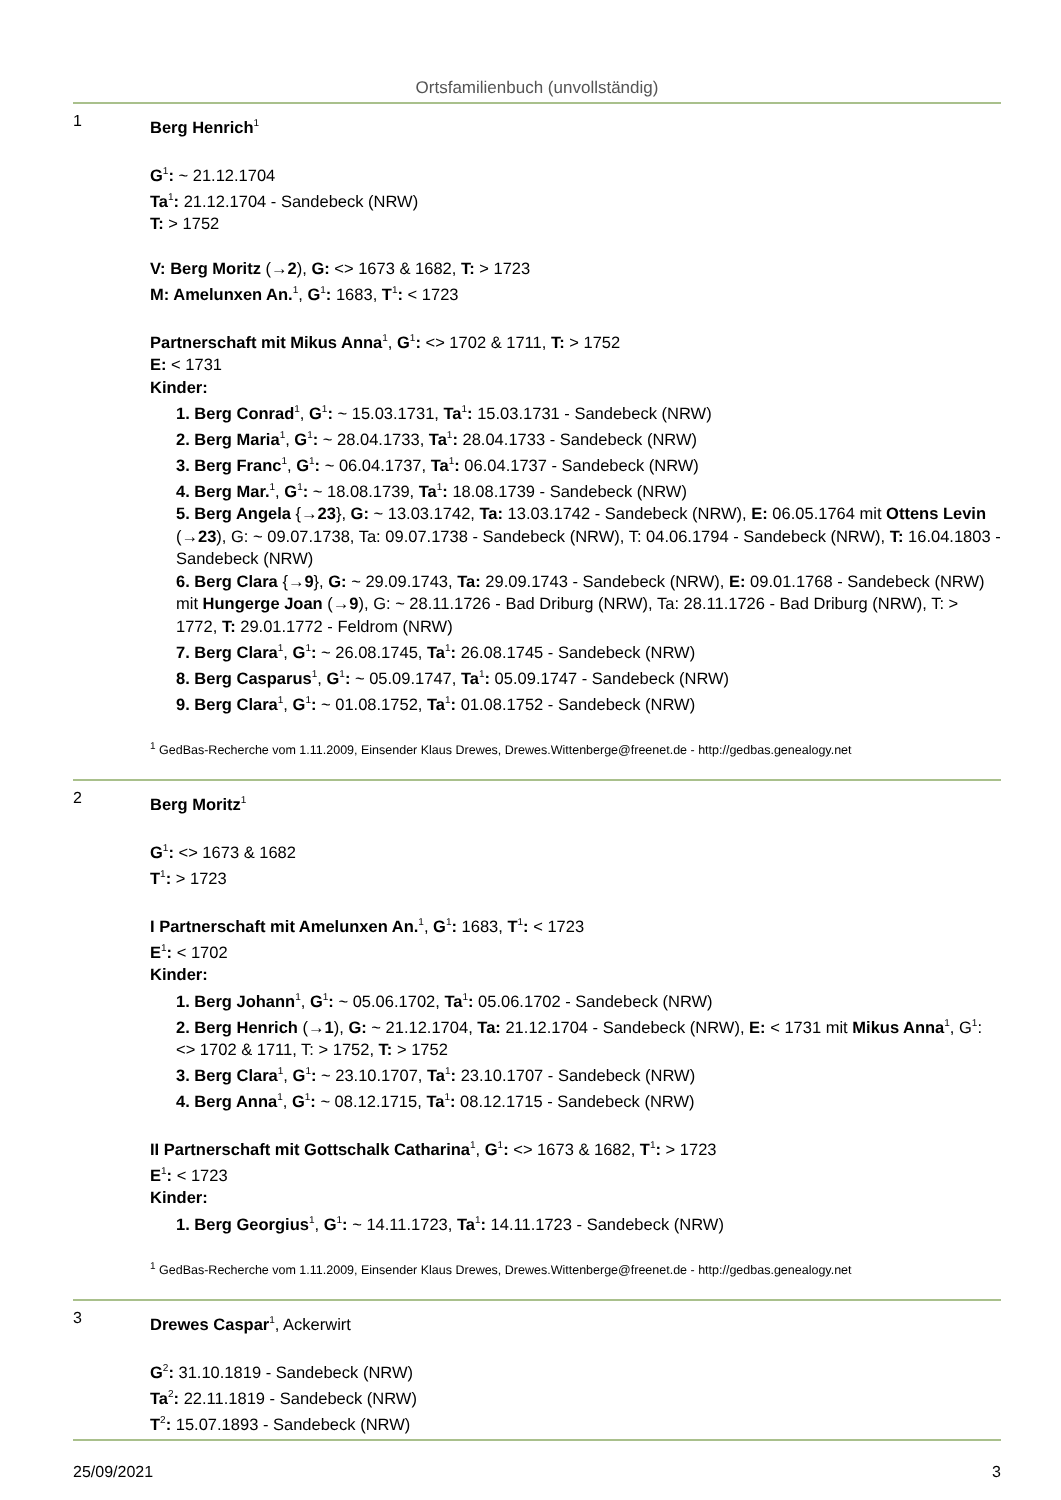Ortsfamilienbuch (unvollständig)
1
Berg Henrich<sup>1</sup>
G<sup>1</sup>: ~ 21.12.1704
Ta<sup>1</sup>: 21.12.1704 - Sandebeck (NRW)
T: > 1752
V: Berg Moritz (→2), G: <> 1673 & 1682, T: > 1723
M: Amelunxen An.<sup>1</sup>, G<sup>1</sup>: 1683, T<sup>1</sup>: < 1723
Partnerschaft mit Mikus Anna<sup>1</sup>, G<sup>1</sup>: <> 1702 & 1711, T: > 1752
E: < 1731
Kinder:
1. Berg Conrad<sup>1</sup>, G<sup>1</sup>: ~ 15.03.1731, Ta<sup>1</sup>: 15.03.1731 - Sandebeck (NRW)
2. Berg Maria<sup>1</sup>, G<sup>1</sup>: ~ 28.04.1733, Ta<sup>1</sup>: 28.04.1733 - Sandebeck (NRW)
3. Berg Franc<sup>1</sup>, G<sup>1</sup>: ~ 06.04.1737, Ta<sup>1</sup>: 06.04.1737 - Sandebeck (NRW)
4. Berg Mar.<sup>1</sup>, G<sup>1</sup>: ~ 18.08.1739, Ta<sup>1</sup>: 18.08.1739 - Sandebeck (NRW)
5. Berg Angela {→23}, G: ~ 13.03.1742, Ta: 13.03.1742 - Sandebeck (NRW), E: 06.05.1764 mit Ottens Levin (→23), G: ~ 09.07.1738, Ta: 09.07.1738 - Sandebeck (NRW), T: 04.06.1794 - Sandebeck (NRW), T: 16.04.1803 - Sandebeck (NRW)
6. Berg Clara {→9}, G: ~ 29.09.1743, Ta: 29.09.1743 - Sandebeck (NRW), E: 09.01.1768 - Sandebeck (NRW) mit Hungerge Joan (→9), G: ~ 28.11.1726 - Bad Driburg (NRW), Ta: 28.11.1726 - Bad Driburg (NRW), T: > 1772, T: 29.01.1772 - Feldrom (NRW)
7. Berg Clara<sup>1</sup>, G<sup>1</sup>: ~ 26.08.1745, Ta<sup>1</sup>: 26.08.1745 - Sandebeck (NRW)
8. Berg Casparus<sup>1</sup>, G<sup>1</sup>: ~ 05.09.1747, Ta<sup>1</sup>: 05.09.1747 - Sandebeck (NRW)
9. Berg Clara<sup>1</sup>, G<sup>1</sup>: ~ 01.08.1752, Ta<sup>1</sup>: 01.08.1752 - Sandebeck (NRW)
<sup>1</sup> GedBas-Recherche vom 1.11.2009, Einsender Klaus Drewes, Drewes.Wittenberge@freenet.de - http://gedbas.genealogy.net
2
Berg Moritz<sup>1</sup>
G<sup>1</sup>: <> 1673 & 1682
T<sup>1</sup>: > 1723
I Partnerschaft mit Amelunxen An.<sup>1</sup>, G<sup>1</sup>: 1683, T<sup>1</sup>: < 1723
E<sup>1</sup>: < 1702
Kinder:
1. Berg Johann<sup>1</sup>, G<sup>1</sup>: ~ 05.06.1702, Ta<sup>1</sup>: 05.06.1702 - Sandebeck (NRW)
2. Berg Henrich (→1), G: ~ 21.12.1704, Ta: 21.12.1704 - Sandebeck (NRW), E: < 1731 mit Mikus Anna<sup>1</sup>, G<sup>1</sup>: <> 1702 & 1711, T: > 1752, T: > 1752
3. Berg Clara<sup>1</sup>, G<sup>1</sup>: ~ 23.10.1707, Ta<sup>1</sup>: 23.10.1707 - Sandebeck (NRW)
4. Berg Anna<sup>1</sup>, G<sup>1</sup>: ~ 08.12.1715, Ta<sup>1</sup>: 08.12.1715 - Sandebeck (NRW)
II Partnerschaft mit Gottschalk Catharina<sup>1</sup>, G<sup>1</sup>: <> 1673 & 1682, T<sup>1</sup>: > 1723
E<sup>1</sup>: < 1723
Kinder:
1. Berg Georgius<sup>1</sup>, G<sup>1</sup>: ~ 14.11.1723, Ta<sup>1</sup>: 14.11.1723 - Sandebeck (NRW)
<sup>1</sup> GedBas-Recherche vom 1.11.2009, Einsender Klaus Drewes, Drewes.Wittenberge@freenet.de - http://gedbas.genealogy.net
3
Drewes Caspar<sup>1</sup>, Ackerwirt
G<sup>2</sup>: 31.10.1819 - Sandebeck (NRW)
Ta<sup>2</sup>: 22.11.1819 - Sandebeck (NRW)
T<sup>2</sup>: 15.07.1893 - Sandebeck (NRW)
25/09/2021 3